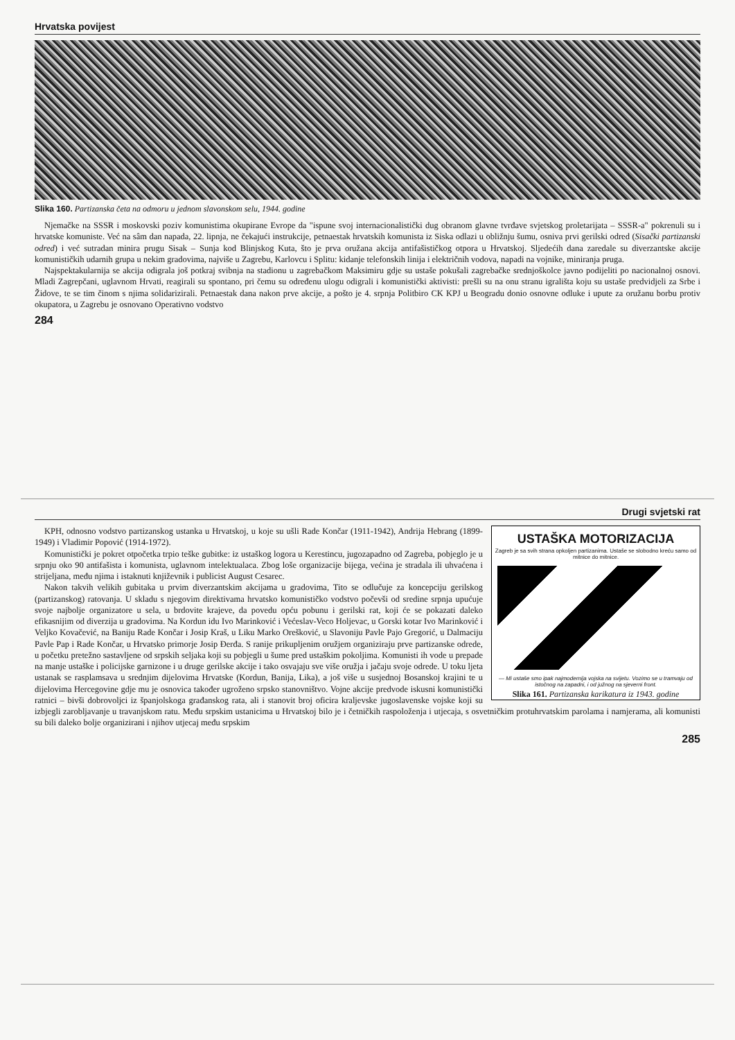Hrvatska povijest
Slika 160. Partizanska četa na odmoru u jednom slavonskom selu, 1944. godine
Njemačke na SSSR i moskovski poziv komunistima okupirane Evrope da "ispune svoj internacionalistički dug obranom glavne tvrđave svjetskog proletarijata – SSSR-a" pokrenuli su i hrvatske komuniste. Već na sâm dan napada, 22. lipnja, ne čekajući instrukcije, petnaestak hrvatskih komunista iz Siska odlazi u obližnju šumu, osniva prvi gerilski odred (Sisački partizanski odred) i već sutradan minira prugu Sisak – Sunja kod Blinjskog Kuta, što je prva oružana akcija antifašističkog otpora u Hrvatskoj. Sljedećih dana zaredale su diverzantske akcije komunističkih udarnih grupa u nekim gradovima, najviše u Zagrebu, Karlovcu i Splitu: kidanje telefonskih linija i električnih vodova, napadi na vojnike, miniranja pruga.
Najspektakularnija se akcija odigrala još potkraj svibnja na stadionu u zagrebačkom Maksimiru gdje su ustaše pokušali zagrebačke srednjoškolce javno podijeliti po nacionalnoj osnovi. Mladi Zagrepčani, uglavnom Hrvati, reagirali su spontano, pri čemu su određenu ulogu odigrali i komunistički aktivisti: prešli su na onu stranu igrališta koju su ustaše predvidjeli za Srbe i Židove, te se tim činom s njima solidarizirali. Petnaestak dana nakon prve akcije, a pošto je 4. srpnja Politbiro CK KPJ u Beogradu donio osnovne odluke i upute za oružanu borbu protiv okupatora, u Zagrebu je osnovano Operativno vodstvo
284
Drugi svjetski rat
USTAŠKA MOTORIZACIJA
Zagreb je sa svih strana opkoljen partizanima. Ustaše se slobodno kreću samo od mitnice do mitnice.
— Mi ustaše smo ipak najmodernija vojska na svijetu. Vozimo se u tramvaju od istočnog na zapadni, i od južnog na sjeverni front.
Slika 161. Partizanska karikatura iz 1943. godine
KPH, odnosno vodstvo partizanskog ustanka u Hrvatskoj, u koje su ušli Rade Končar (1911-1942), Andrija Hebrang (1899-1949) i Vladimir Popović (1914-1972).
Komunistički je pokret otpočetka trpio teške gubitke: iz ustaškog logora u Kerestincu, jugozapadno od Zagreba, pobjeglo je u srpnju oko 90 antifašista i komunista, uglavnom intelektualaca. Zbog loše organizacije bijega, većina je stradala ili uhvaćena i strijeljana, među njima i istaknuti književnik i publicist August Cesarec.
Nakon takvih velikih gubitaka u prvim diverzantskim akcijama u gradovima, Tito se odlučuje za koncepciju gerilskog (partizanskog) ratovanja. U skladu s njegovim direktivama hrvatsko komunističko vodstvo počevši od sredine srpnja upućuje svoje najbolje organizatore u sela, u brdovite krajeve, da povedu opću pobunu i gerilski rat, koji će se pokazati daleko efikasnijim od diverzija u gradovima. Na Kordun idu Ivo Marinković i Većeslav-Veco Holjevac, u Gorski kotar Ivo Marinković i Veljko Kovačević, na Baniju Rade Končar i Josip Kraš, u Liku Marko Orešković, u Slavoniju Pavle Pajo Gregorić, u Dalmaciju Pavle Pap i Rade Končar, u Hrvatsko primorje Josip Đerđa. S ranije prikupljenim oružjem organiziraju prve partizanske odrede, u početku pretežno sastavljene od srpskih seljaka koji su pobjegli u šume pred ustaškim pokoljima. Komunisti ih vode u prepade na manje ustaške i policijske garnizone i u druge gerilske akcije i tako osvajaju sve više oružja i jačaju svoje odrede. U toku ljeta ustanak se rasplamsava u srednjim dijelovima Hrvatske (Kordun, Banija, Lika), a još više u susjednoj Bosanskoj krajini te u dijelovima Hercegovine gdje mu je osnovica također ugroženo srpsko stanovništvo. Vojne akcije predvode iskusni komunistički ratnici – bivši dobrovoljci iz španjolskoga građanskog rata, ali i stanovit broj oficira kraljevske jugoslavenske vojske koji su izbjegli zarobljavanje u travanjskom ratu. Među srpskim ustanicima u Hrvatskoj bilo je i četničkih raspoloženja i utjecaja, s osvetničkim protuhrvatskim parolama i namjerama, ali komunisti su bili daleko bolje organizirani i njihov utjecaj među srpskim
285